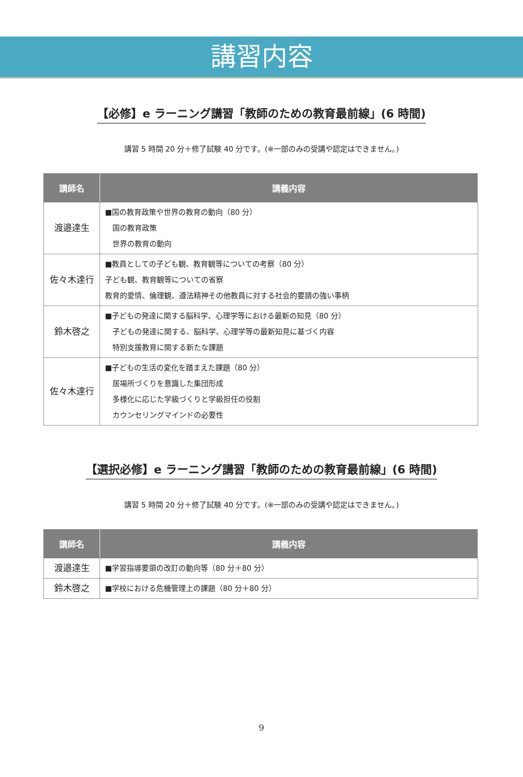講習内容
【必修】e ラーニング講習「教師のための教育最前線」(6 時間)
講習 5 時間 20 分＋修了試験 40 分です。(※一部のみの受講や認定はできません。)
| 講師名 | 講義内容 |
| --- | --- |
| 渡邉達生 | ■国の教育政策や世界の教育の動向（80 分） 国の教育政策 世界の教育の動向 |
| 佐々木達行 | ■教員としての子ども観、教育観等についての考察（80 分） 子ども観、教育観等についての省察 教育的愛情、倫理観、遵法精神その他教員に対する社会的要請の強い事柄 |
| 鈴木啓之 | ■子どもの発達に関する脳科学、心理学等における最新の知見（80 分） 子どもの発達に関する、脳科学、心理学等の最新知見に基づく内容 特別支援教育に関する新たな課題 |
| 佐々木達行 | ■子どもの生活の変化を踏まえた課題（80 分） 居場所づくりを意識した集団形成 多様化に応じた学級づくりと学級担任の役割 カウンセリングマインドの必要性 |
【選択必修】e ラーニング講習「教師のための教育最前線」(6 時間)
講習 5 時間 20 分＋修了試験 40 分です。(※一部のみの受講や認定はできません。)
| 講師名 | 講義内容 |
| --- | --- |
| 渡邉達生 | ■学習指導要領の改訂の動向等（80 分＋80 分） |
| 鈴木啓之 | ■学校における危機管理上の課題（80 分＋80 分） |
9